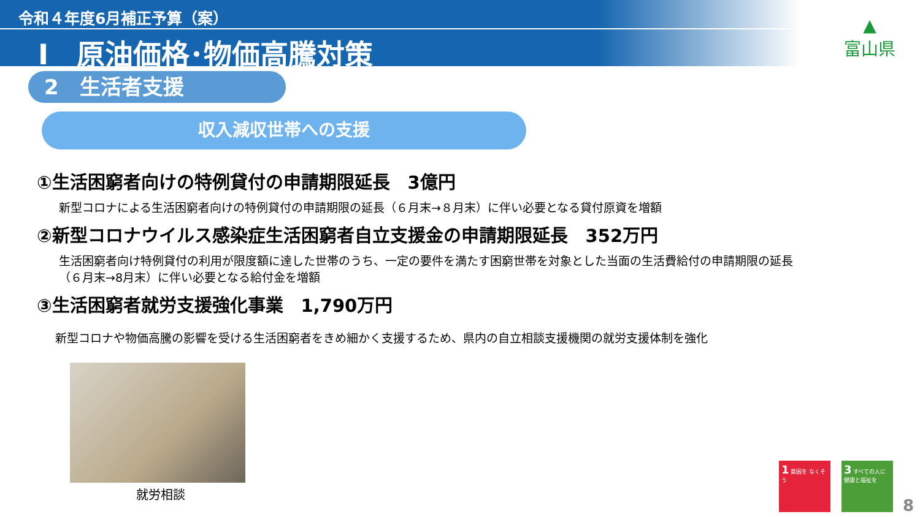令和４年度6月補正予算（案）
Ⅰ　原油価格･物価高騰対策
▲
富山県
2　生活者支援
収入減収世帯への支援
①生活困窮者向けの特例貸付の申請期限延長　3億円
新型コロナによる生活困窮者向けの特例貸付の申請期限の延長（６月末→８月末）に伴い必要となる貸付原資を増額
②新型コロナウイルス感染症生活困窮者自立支援金の申請期限延長　352万円
生活困窮者向け特例貸付の利用が限度額に達した世帯のうち、一定の要件を満たす困窮世帯を対象とした当面の生活費給付の申請期限の延長
（６月末→8月末）に伴い必要となる給付金を増額
③生活困窮者就労支援強化事業　1,790万円
新型コロナや物価高騰の影響を受ける生活困窮者をきめ細かく支援するため、県内の自立相談支援機関の就労支援体制を強化
就労相談
1 貧困を なくそう
3 すべての人に 健康と福祉を
8